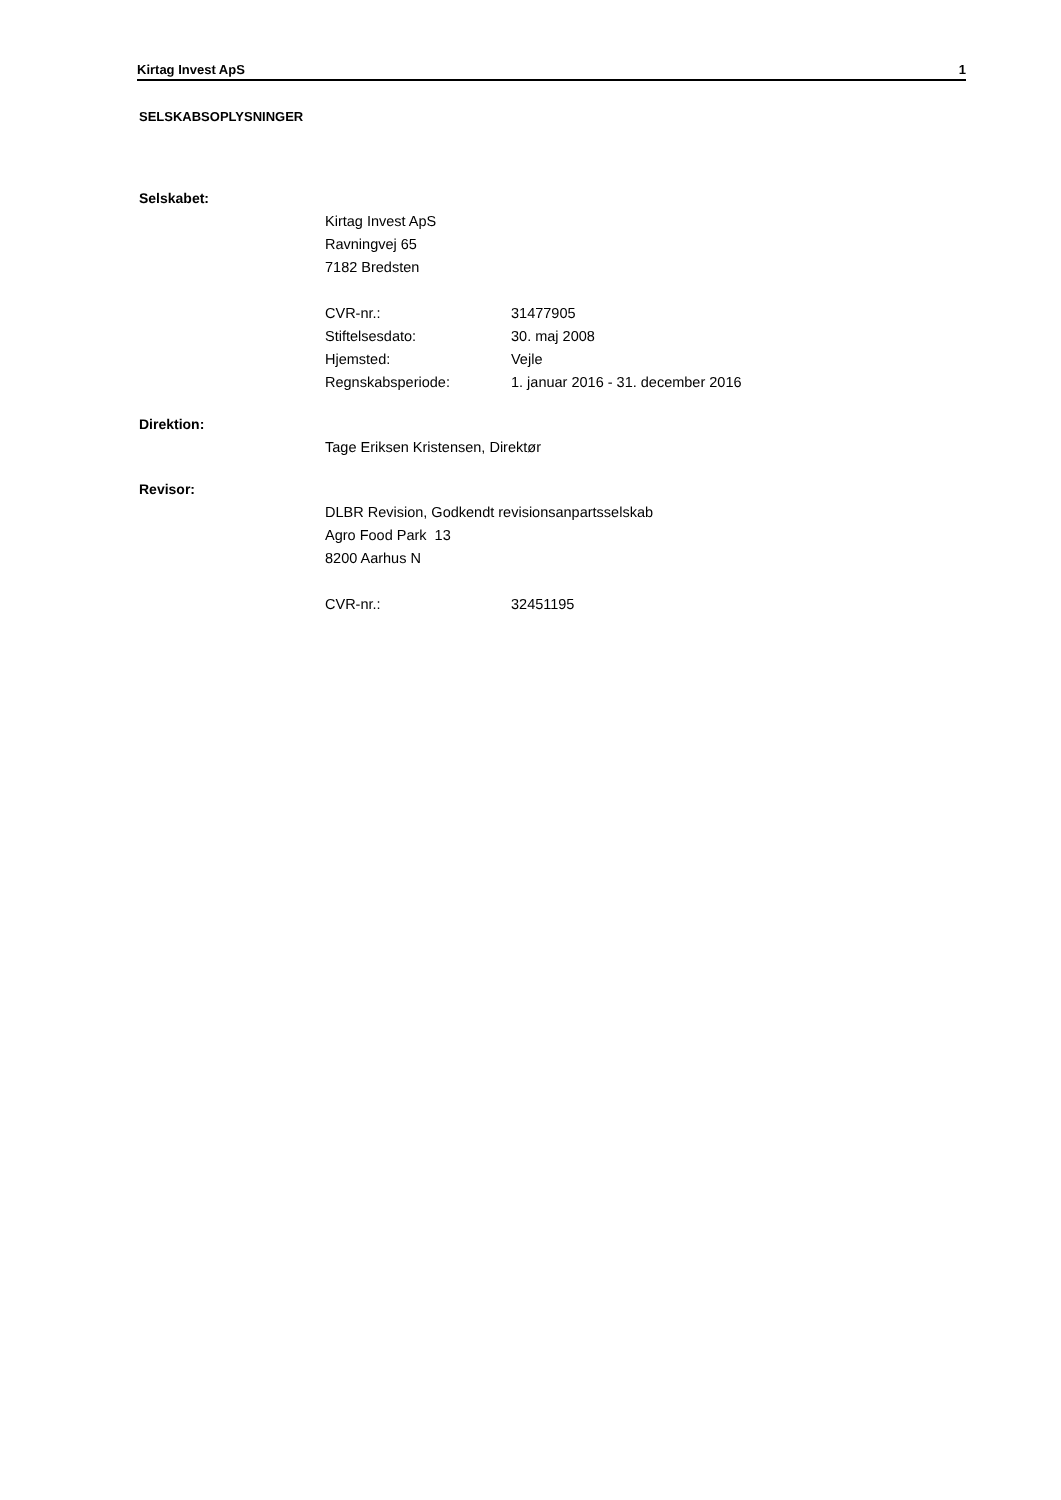Kirtag Invest ApS 1
SELSKABSOPLYSNINGER
Selskabet:
Kirtag Invest ApS
Ravningvej 65
7182 Bredsten
CVR-nr.: 31477905
Stiftelsesdato: 30. maj 2008
Hjemsted: Vejle
Regnskabsperiode: 1. januar 2016 - 31. december 2016
Direktion:
Tage Eriksen Kristensen, Direktør
Revisor:
DLBR Revision, Godkendt revisionsanpartsselskab
Agro Food Park 13
8200 Aarhus N
CVR-nr.: 32451195